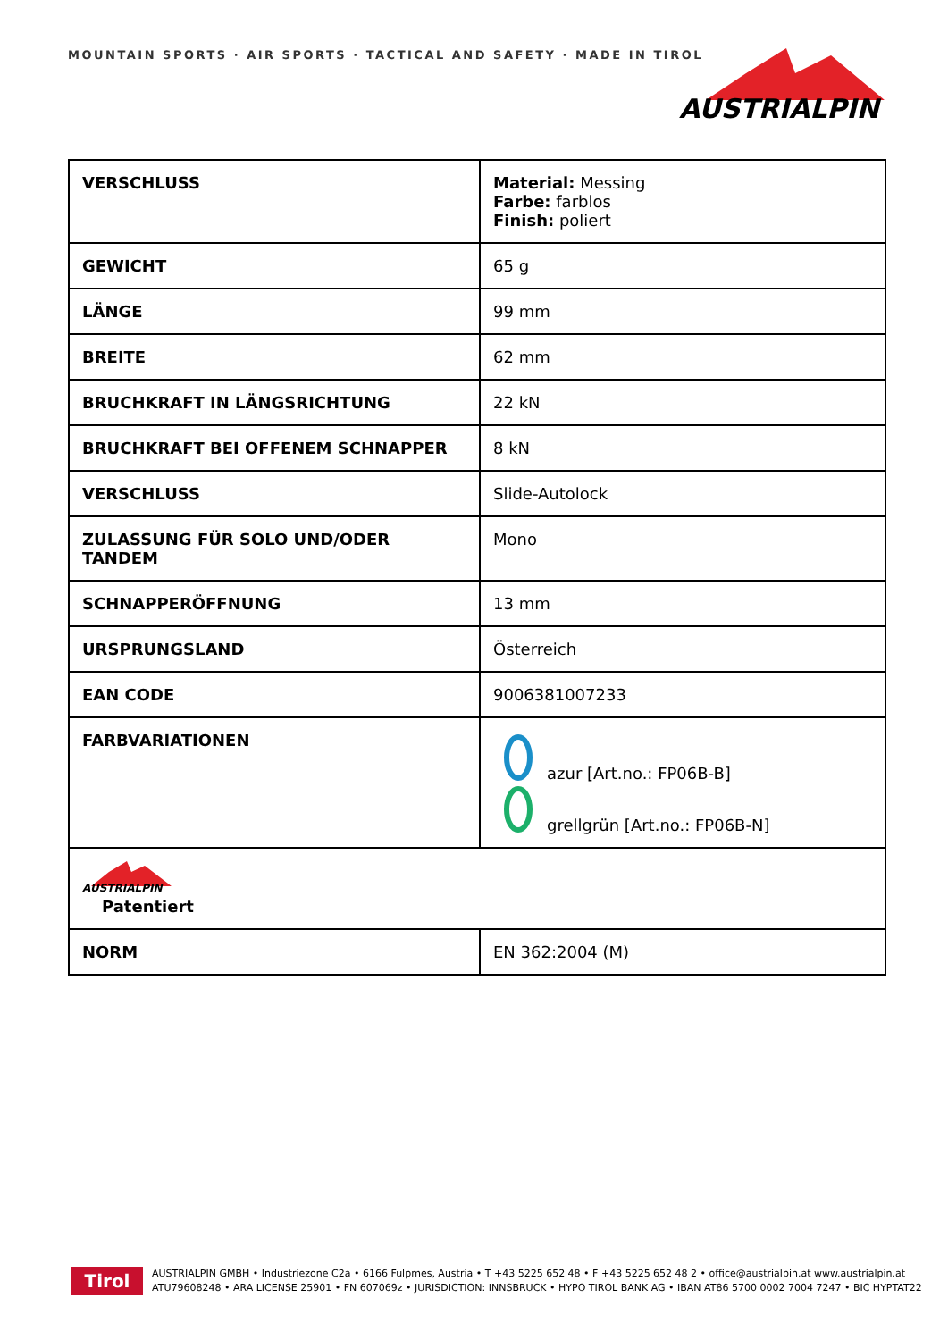MOUNTAIN SPORTS · AIR SPORTS · TACTICAL AND SAFETY · MADE IN TIROL
AUSTRIALPIN
| VERSCHLUSS | Material: Messing Farbe: farblos Finish: poliert |
| GEWICHT | 65 g |
| LÄNGE | 99 mm |
| BREITE | 62 mm |
| BRUCHKRAFT IN LÄNGSRICHTUNG | 22 kN |
| BRUCHKRAFT BEI OFFENEM SCHNAPPER | 8 kN |
| VERSCHLUSS | Slide-Autolock |
| ZULASSUNG FÜR SOLO UND/ODER TANDEM | Mono |
| SCHNAPPERÖFFNUNG | 13 mm |
| URSPRUNGSLAND | Österreich |
| EAN CODE | 9006381007233 |
| FARBVARIATIONEN | azur [Art.no.: FP06B-B] grellgrün [Art.no.: FP06B-N] |
| AUSTRIALPIN Patentiert | |
| NORM | EN 362:2004 (M) |
Tirol
AUSTRIALPIN GMBH • Industriezone C2a • 6166 Fulpmes, Austria • T +43 5225 652 48 • F +43 5225 652 48 2 • office@austrialpin.at www.austrialpin.at
ATU79608248 • ARA LICENSE 25901 • FN 607069z • JURISDICTION: INNSBRUCK • HYPO TIROL BANK AG • IBAN AT86 5700 0002 7004 7247 • BIC HYPTAT22